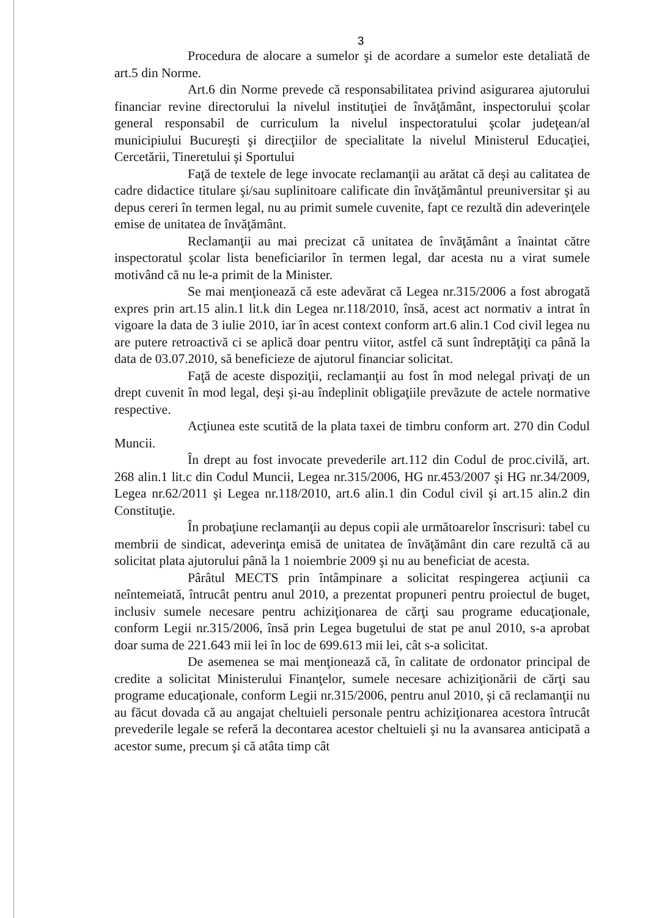3
Procedura de alocare a sumelor şi de acordare a sumelor este detaliată de art.5 din Norme.
Art.6 din Norme prevede că responsabilitatea privind asigurarea ajutorului financiar revine directorului la nivelul instituţiei de învăţământ, inspectorului şcolar general responsabil de curriculum la nivelul inspectoratului şcolar judeţean/al municipiului Bucureşti şi direcţiilor de specialitate la nivelul Ministerul Educaţiei, Cercetării, Tineretului şi Sportului
Faţă de textele de lege invocate reclamanţii au arătat că deşi au calitatea de cadre didactice titulare şi/sau suplinitoare calificate din învăţământul preuniversitar şi au depus cereri în termen legal, nu au primit sumele cuvenite, fapt ce rezultă din adeverinţele emise de unitatea de învăţământ.
Reclamanţii au mai precizat că unitatea de învăţământ a înaintat către inspectoratul şcolar lista beneficiarilor în termen legal, dar acesta nu a virat sumele motivând că nu le-a primit de la Minister.
Se mai menţionează că este adevărat că Legea nr.315/2006 a fost abrogată expres prin art.15 alin.1 lit.k din Legea nr.118/2010, însă, acest act normativ a intrat în vigoare la data de 3 iulie 2010, iar în acest context conform art.6 alin.1 Cod civil legea nu are putere retroactivă ci se aplică doar pentru viitor, astfel că sunt îndreptăţiţi ca până la data de 03.07.2010, să beneficieze de ajutorul financiar solicitat.
Faţă de aceste dispoziţii, reclamanţii au fost în mod nelegal privaţi de un drept cuvenit în mod legal, deşi şi-au îndeplinit obligaţiile prevăzute de actele normative respective.
Acţiunea este scutită de la plata taxei de timbru conform art. 270 din Codul Muncii.
În drept au fost invocate prevederile art.112 din Codul de proc.civilă, art. 268 alin.1 lit.c din Codul Muncii, Legea nr.315/2006, HG nr.453/2007 şi HG nr.34/2009, Legea nr.62/2011 şi Legea nr.118/2010, art.6 alin.1 din Codul civil şi art.15 alin.2 din Constituţie.
În probaţiune reclamanţii au depus copii ale următoarelor înscrisuri: tabel cu membrii de sindicat, adeverinţa emisă de unitatea de învăţământ din care rezultă că au solicitat plata ajutorului până la 1 noiembrie 2009 şi nu au beneficiat de acesta.
Pârâtul MECTS prin întâmpinare a solicitat respingerea acţiunii ca neîntemeiată, întrucât pentru anul 2010, a prezentat propuneri pentru proiectul de buget, inclusiv sumele necesare pentru achiziţionarea de cărţi sau programe educaţionale, conform Legii nr.315/2006, însă prin Legea bugetului de stat pe anul 2010, s-a aprobat doar suma de 221.643 mii lei în loc de 699.613 mii lei, cât s-a solicitat.
De asemenea se mai menţionează că, în calitate de ordonator principal de credite a solicitat Ministerului Finanţelor, sumele necesare achiziţionării de cărţi sau programe educaţionale, conform Legii nr.315/2006, pentru anul 2010, şi că reclamanţii nu au făcut dovada că au angajat cheltuieli personale pentru achiziţionarea acestora întrucât prevederile legale se referă la decontarea acestor cheltuieli şi nu la avansarea anticipată a acestor sume, precum şi că atâta timp cât